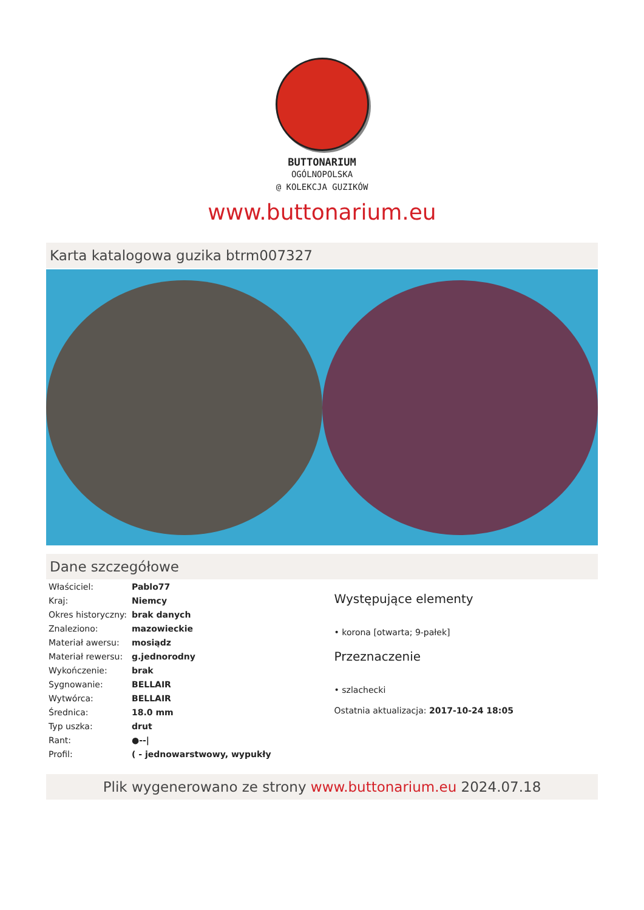BUTTONARIUM
OGÓLNOPOLSKA
@ KOLEKCJA GUZIKÓW
www.buttonarium.eu
Karta katalogowa guzika btrm007327
Dane szczegółowe
| Właściciel: | Pablo77 |
| Kraj: | Niemcy |
| Okres historyczny: | brak danych |
| Znaleziono: | mazowieckie |
| Materiał awersu: | mosiądz |
| Materiał rewersu: | g.jednorodny |
| Wykończenie: | brak |
| Sygnowanie: | BELLAIR |
| Wytwórca: | BELLAIR |
| Średnica: | 18.0 mm |
| Typ uszka: | drut |
| Rant: | ●--/ |
| Profil: | ( - jednowarstwowy, wypukły |
Występujące elementy
• korona [otwarta; 9-pałek]
Przeznaczenie
• szlachecki
Ostatnia aktualizacja: 2017-10-24 18:05
Plik wygenerowano ze strony www.buttonarium.eu 2024.07.18